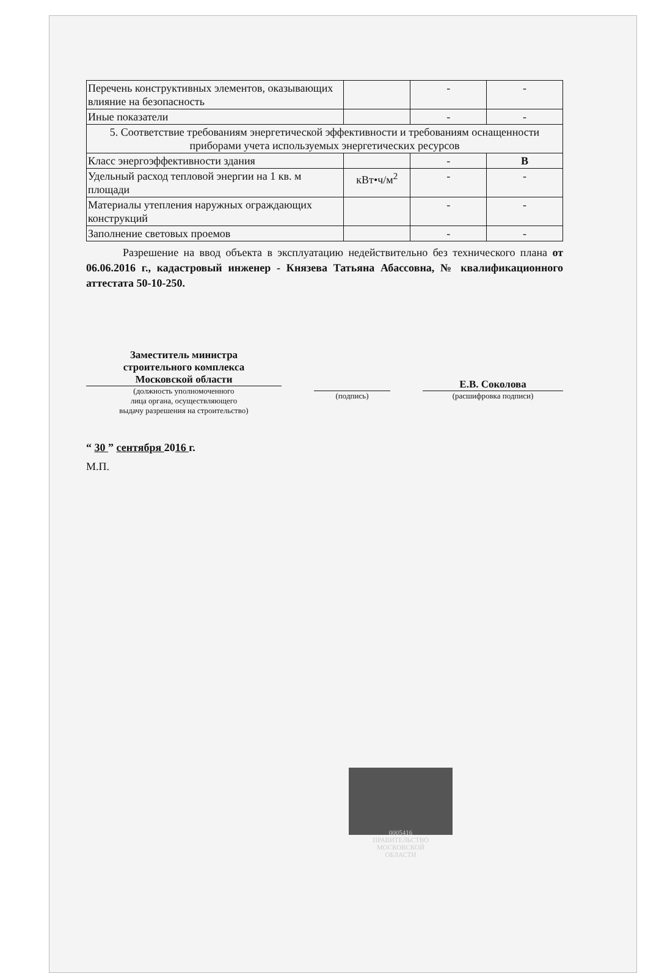| Перечень конструктивных элементов, оказывающих влияние на безопасность | | - | - |
| Иные показатели | | - | - |
| 5. Соответствие требованиям энергетической эффективности и требованиям оснащенности приборами учета используемых энергетических ресурсов | | | |
| Класс энергоэффективности здания | | - | В |
| Удельный расход тепловой энергии на 1 кв. м площади | кВт•ч/м<sup>2</sup> | - | - |
| Материалы утепления наружных ограждающих конструкций | | - | - |
| Заполнение световых проемов | | - | - |
Разрешение на ввод объекта в эксплуатацию недействительно без технического плана от 06.06.2016 г., кадастровый инженер - Князева Татьяна Абассовна, № квалификационного аттестата 50-10-250.
Заместитель министра
строительного комплекса
Московской области
(должность уполномоченного
лица органа, осуществляющего
выдачу разрешения на строительство)
(подпись)
Е.В. Соколова
(расшифровка подписи)
“ 30 ” сентября 2016 г.
М.П.
0005416
ПРАВИТЕЛЬСТВО
МОСКОВСКОЙ
ОБЛАСТИ